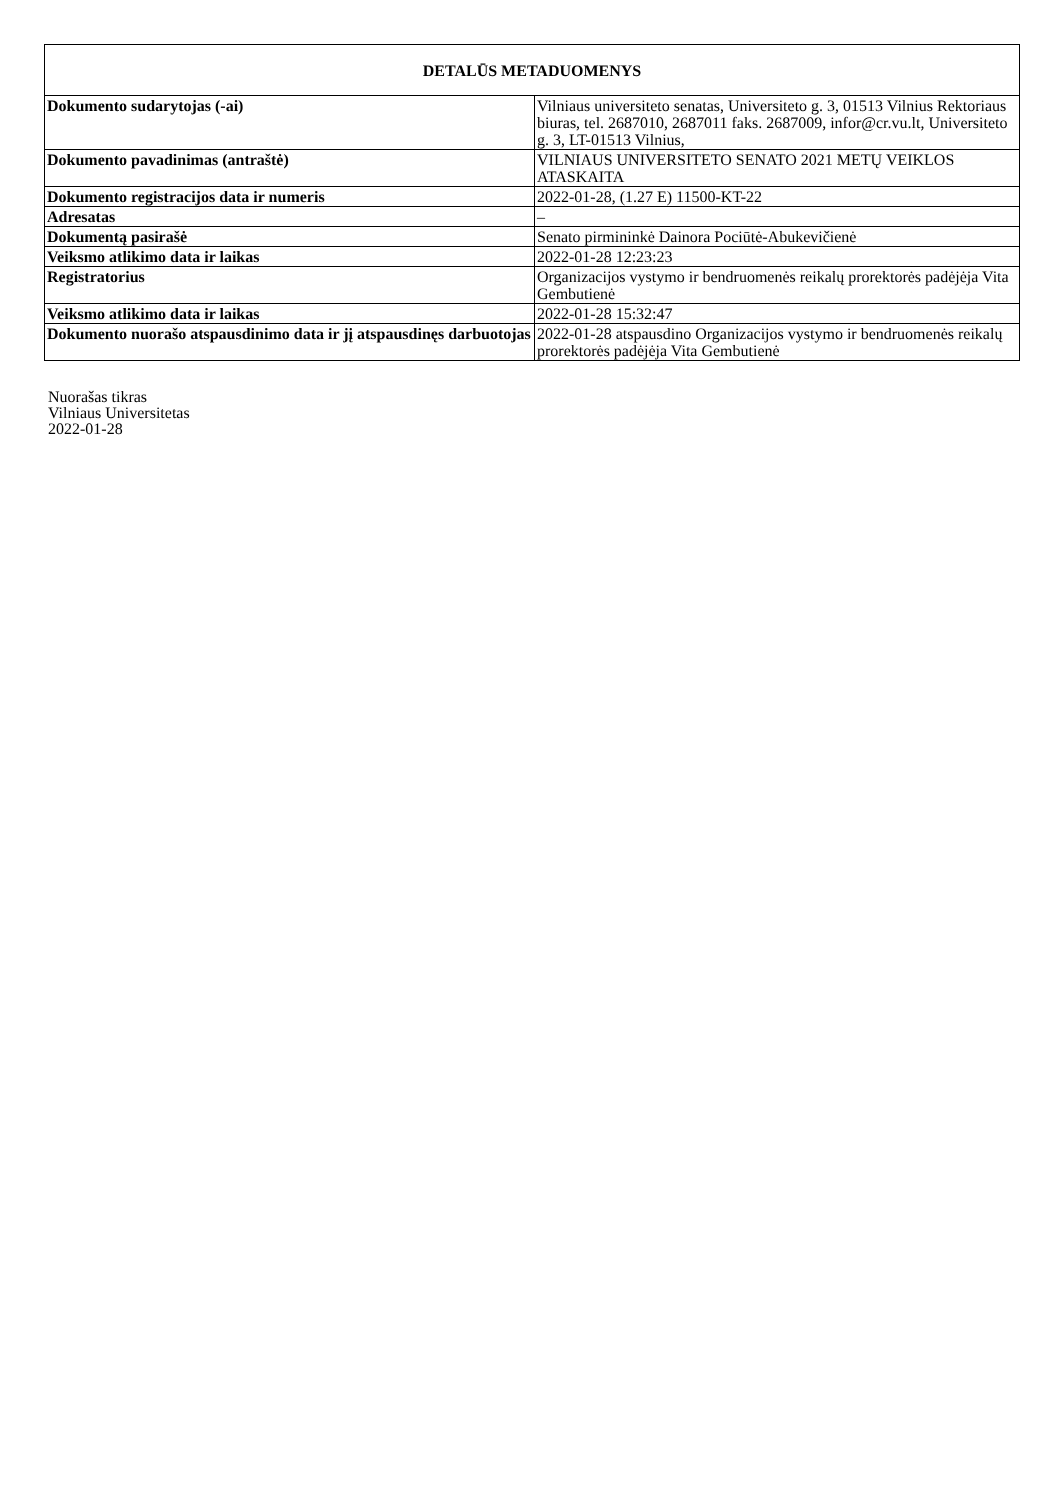| DETALŪS METADUOMENYS | |
| --- | --- |
| Dokumento sudarytojas (-ai) | Vilniaus universiteto senatas, Universiteto g. 3, 01513 Vilnius Rektoriaus biuras, tel. 2687010, 2687011 faks. 2687009, infor@cr.vu.lt, Universiteto g. 3, LT-01513 Vilnius, |
| Dokumento pavadinimas (antraštė) | VILNIAUS UNIVERSITETO SENATO 2021 METŲ VEIKLOS ATASKAITA |
| Dokumento registracijos data ir numeris | 2022-01-28, (1.27 E) 11500-KT-22 |
| Adresatas | – |
| Dokumentą pasirašė | Senato pirmininkė Dainora Pociūtė-Abukevičienė |
| Veiksmo atlikimo data ir laikas | 2022-01-28 12:23:23 |
| Registratorius | Organizacijos vystymo ir bendruomenės reikalų prorektorės padėjėja Vita Gembutienė |
| Veiksmo atlikimo data ir laikas | 2022-01-28 15:32:47 |
| Dokumento nuorašo atspausdinimo data ir jį atspausdinęs darbuotojas | 2022-01-28 atspausdino Organizacijos vystymo ir bendruomenės reikalų prorektorės padėjėja Vita Gembutienė |
Nuorašas tikras
Vilniaus Universitetas
2022-01-28